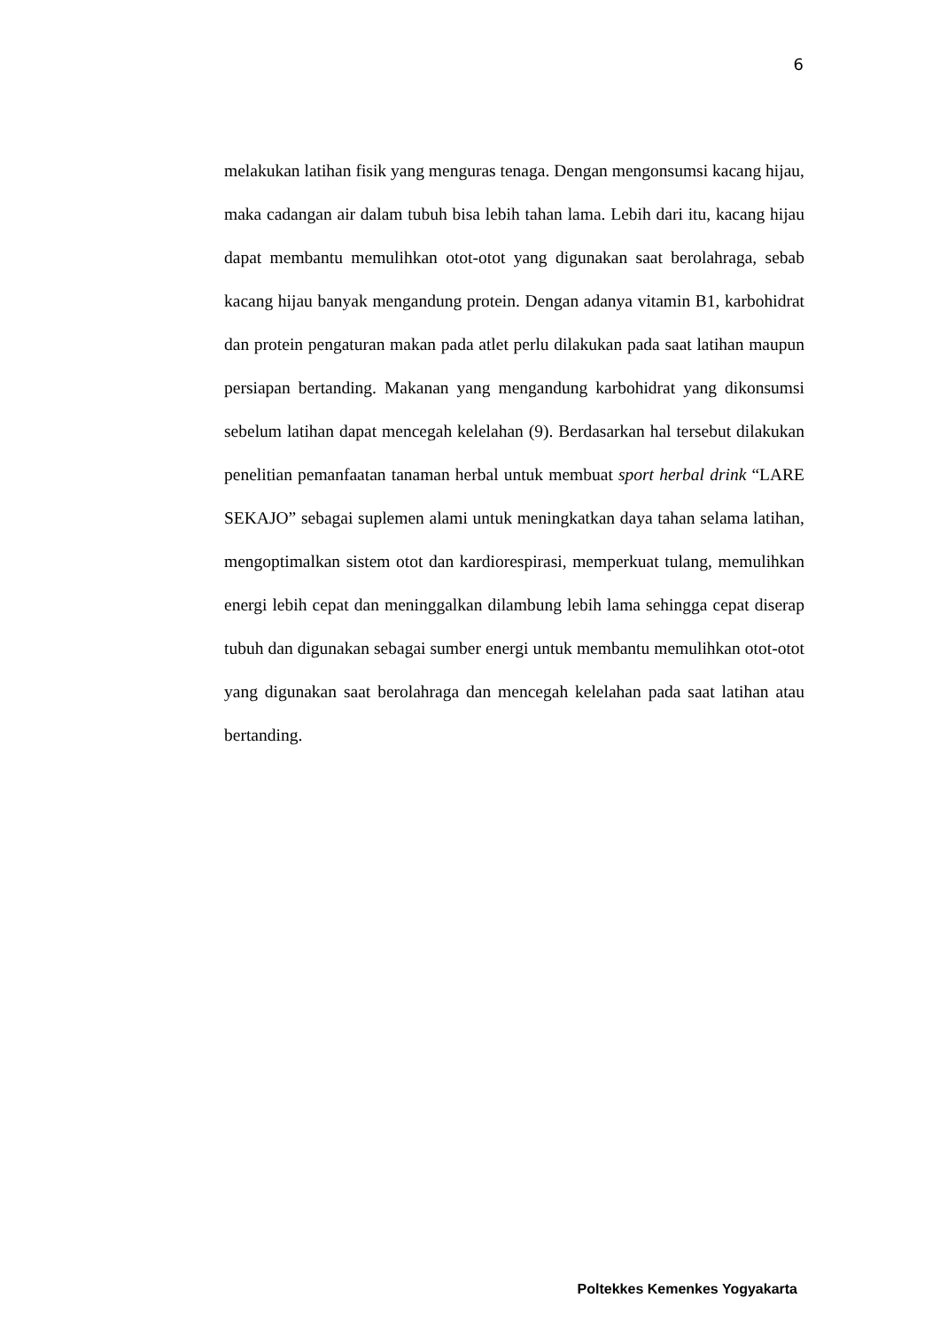6
melakukan latihan fisik yang menguras tenaga. Dengan mengonsumsi kacang hijau, maka cadangan air dalam tubuh bisa lebih tahan lama. Lebih dari itu, kacang hijau dapat membantu memulihkan otot-otot yang digunakan saat berolahraga, sebab kacang hijau banyak mengandung protein. Dengan adanya vitamin B1, karbohidrat dan protein pengaturan makan pada atlet perlu dilakukan pada saat latihan maupun persiapan bertanding. Makanan yang mengandung karbohidrat yang dikonsumsi sebelum latihan dapat mencegah kelelahan (9). Berdasarkan hal tersebut dilakukan penelitian pemanfaatan tanaman herbal untuk membuat sport herbal drink “LARE SEKAJO” sebagai suplemen alami untuk meningkatkan daya tahan selama latihan, mengoptimalkan sistem otot dan kardiorespirasi, memperkuat tulang, memulihkan energi lebih cepat dan meninggalkan dilambung lebih lama sehingga cepat diserap tubuh dan digunakan sebagai sumber energi untuk membantu memulihkan otot-otot yang digunakan saat berolahraga dan mencegah kelelahan pada saat latihan atau bertanding.
Poltekkes Kemenkes Yogyakarta